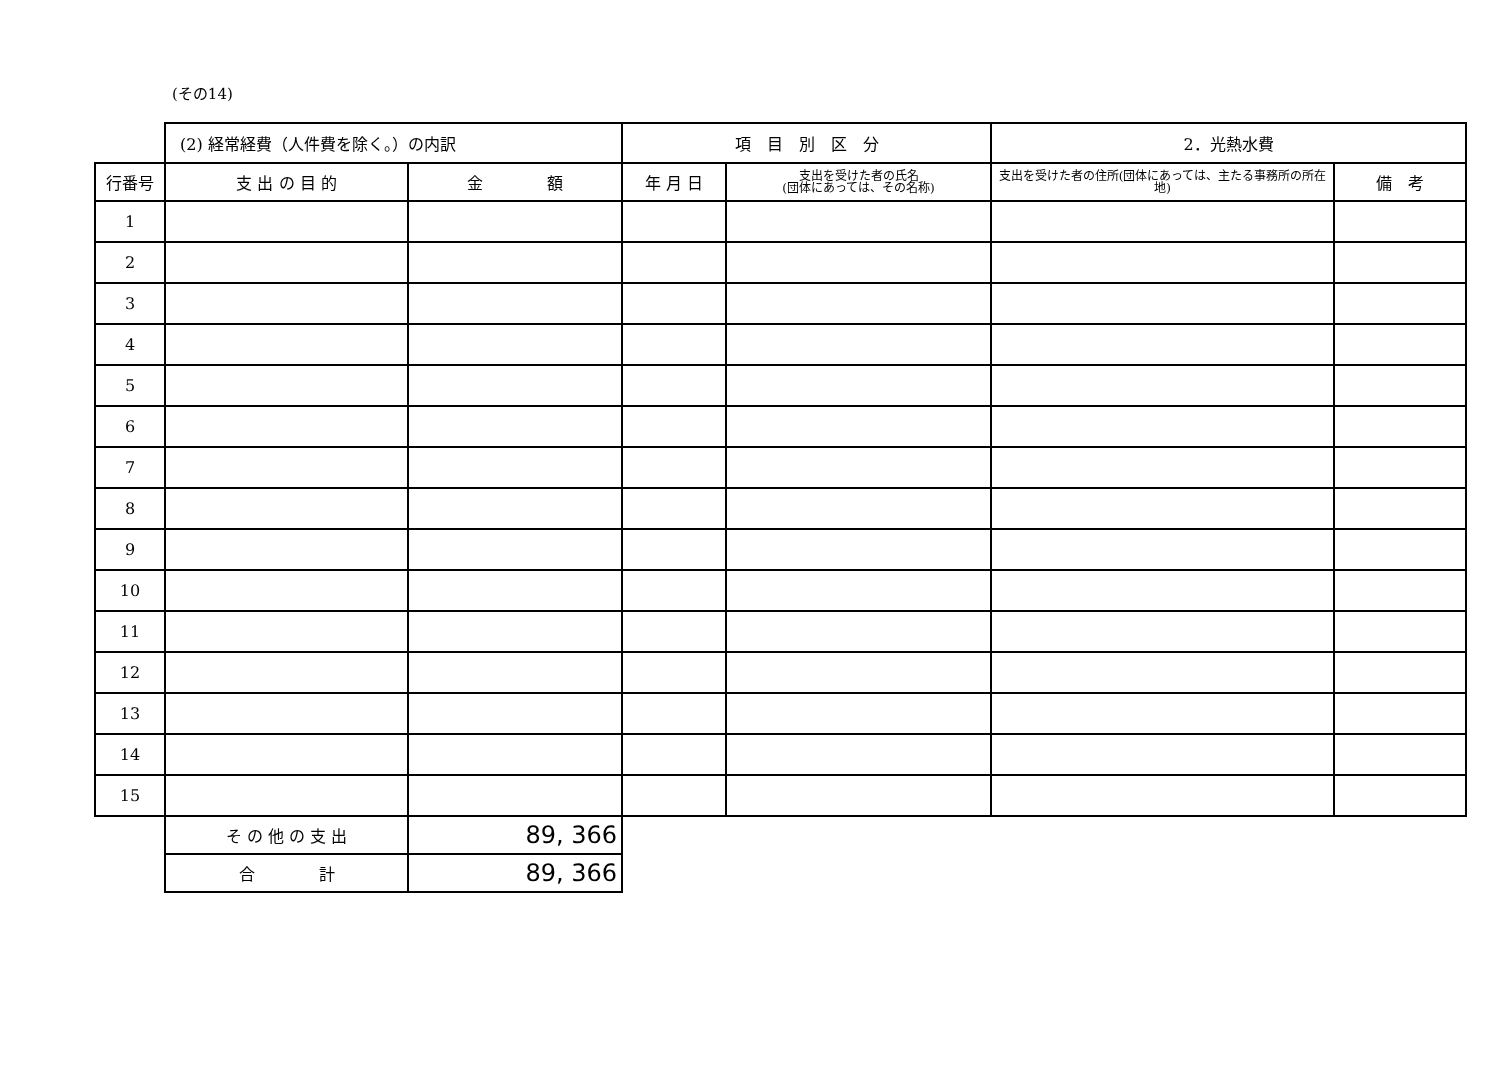(その14)
| | (2) 経常経費（人件費を除く。）の内訳 | | 項 目 別 区 分 | | 2．光熱水費 | |
| 行番号 | 支 出 の 目 的 | 金 額 | 年 月 日 | 支出を受けた者の氏名 (団体にあっては、その名称) | 支出を受けた者の住所(団体にあっては、主たる事務所の所在地) | 備 考 |
| 1 | | | | | | |
| 2 | | | | | | |
| 3 | | | | | | |
| 4 | | | | | | |
| 5 | | | | | | |
| 6 | | | | | | |
| 7 | | | | | | |
| 8 | | | | | | |
| 9 | | | | | | |
| 10 | | | | | | |
| 11 | | | | | | |
| 12 | | | | | | |
| 13 | | | | | | |
| 14 | | | | | | |
| 15 | | | | | | |
| | そ の 他 の 支 出 | 89, 366 | | | | |
| | 合 計 | 89, 366 | | | | |